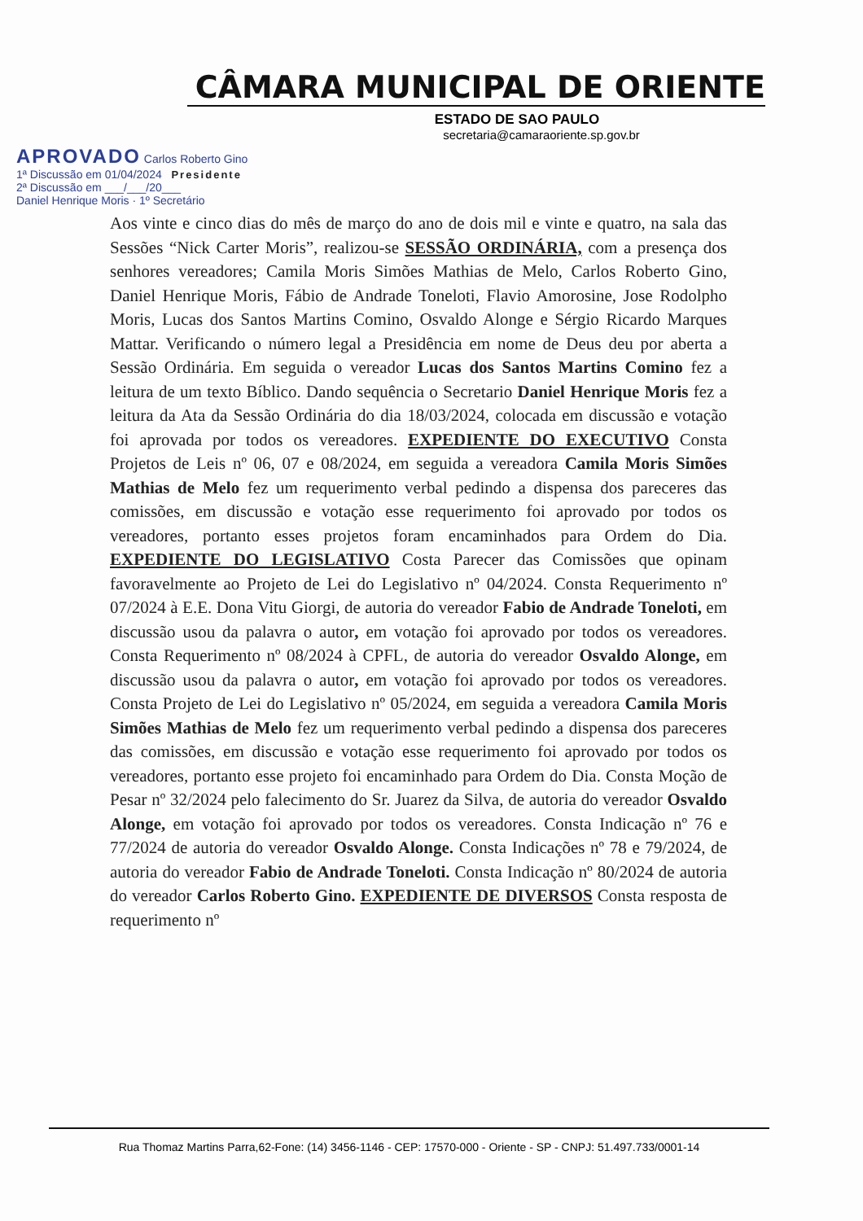CÂMARA MUNICIPAL DE ORIENTE
ESTADO DE SAO PAULO
secretaria@camaraoriente.sp.gov.br
APROVADO Carlos Roberto Gino
1ª Discussão em 01/04/2024 Presidente
2ª Discussão em ___/___/20___
Daniel Henrique Moris · 1º Secretário
Aos vinte e cinco dias do mês de março do ano de dois mil e vinte e quatro, na sala das Sessões “Nick Carter Moris”, realizou-se SESSÃO ORDINÁRIA, com a presença dos senhores vereadores; Camila Moris Simões Mathias de Melo, Carlos Roberto Gino, Daniel Henrique Moris, Fábio de Andrade Toneloti, Flavio Amorosine, Jose Rodolpho Moris, Lucas dos Santos Martins Comino, Osvaldo Alonge e Sérgio Ricardo Marques Mattar. Verificando o número legal a Presidência em nome de Deus deu por aberta a Sessão Ordinária. Em seguida o vereador Lucas dos Santos Martins Comino fez a leitura de um texto Bíblico. Dando sequência o Secretario Daniel Henrique Moris fez a leitura da Ata da Sessão Ordinária do dia 18/03/2024, colocada em discussão e votação foi aprovada por todos os vereadores. EXPEDIENTE DO EXECUTIVO Consta Projetos de Leis nº 06, 07 e 08/2024, em seguida a vereadora Camila Moris Simões Mathias de Melo fez um requerimento verbal pedindo a dispensa dos pareceres das comissões, em discussão e votação esse requerimento foi aprovado por todos os vereadores, portanto esses projetos foram encaminhados para Ordem do Dia. EXPEDIENTE DO LEGISLATIVO Costa Parecer das Comissões que opinam favoravelmente ao Projeto de Lei do Legislativo nº 04/2024. Consta Requerimento nº 07/2024 à E.E. Dona Vitu Giorgi, de autoria do vereador Fabio de Andrade Toneloti, em discussão usou da palavra o autor, em votação foi aprovado por todos os vereadores. Consta Requerimento nº 08/2024 à CPFL, de autoria do vereador Osvaldo Alonge, em discussão usou da palavra o autor, em votação foi aprovado por todos os vereadores. Consta Projeto de Lei do Legislativo nº 05/2024, em seguida a vereadora Camila Moris Simões Mathias de Melo fez um requerimento verbal pedindo a dispensa dos pareceres das comissões, em discussão e votação esse requerimento foi aprovado por todos os vereadores, portanto esse projeto foi encaminhado para Ordem do Dia. Consta Moção de Pesar nº 32/2024 pelo falecimento do Sr. Juarez da Silva, de autoria do vereador Osvaldo Alonge, em votação foi aprovado por todos os vereadores. Consta Indicação nº 76 e 77/2024 de autoria do vereador Osvaldo Alonge. Consta Indicações nº 78 e 79/2024, de autoria do vereador Fabio de Andrade Toneloti. Consta Indicação nº 80/2024 de autoria do vereador Carlos Roberto Gino. EXPEDIENTE DE DIVERSOS Consta resposta de requerimento nº
Rua Thomaz Martins Parra,62-Fone: (14) 3456-1146 - CEP: 17570-000 - Oriente - SP - CNPJ: 51.497.733/0001-14